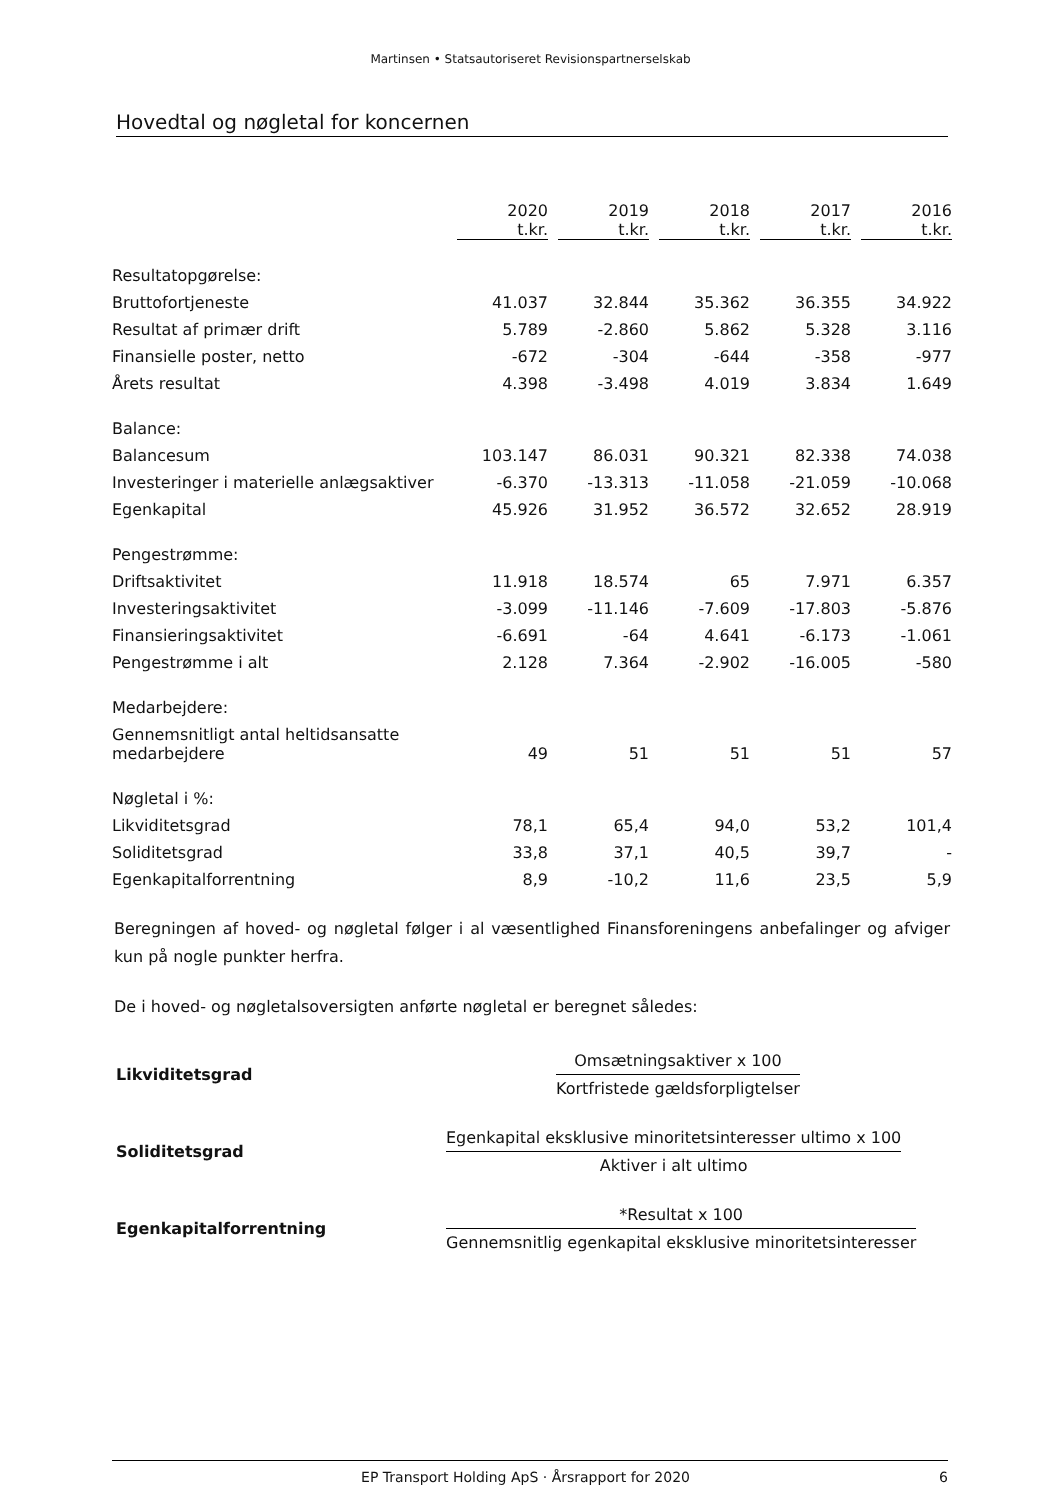Martinsen • Statsautoriseret Revisionspartnerselskab
Hovedtal og nøgletal for koncernen
| | 2020 t.kr. | 2019 t.kr. | 2018 t.kr. | 2017 t.kr. | 2016 t.kr. |
| Resultatopgørelse: | | | | | |
| Bruttofortjeneste | 41.037 | 32.844 | 35.362 | 36.355 | 34.922 |
| Resultat af primær drift | 5.789 | -2.860 | 5.862 | 5.328 | 3.116 |
| Finansielle poster, netto | -672 | -304 | -644 | -358 | -977 |
| Årets resultat | 4.398 | -3.498 | 4.019 | 3.834 | 1.649 |
| Balance: | | | | | |
| Balancesum | 103.147 | 86.031 | 90.321 | 82.338 | 74.038 |
| Investeringer i materielle anlægsaktiver | -6.370 | -13.313 | -11.058 | -21.059 | -10.068 |
| Egenkapital | 45.926 | 31.952 | 36.572 | 32.652 | 28.919 |
| Pengestrømme: | | | | | |
| Driftsaktivitet | 11.918 | 18.574 | 65 | 7.971 | 6.357 |
| Investeringsaktivitet | -3.099 | -11.146 | -7.609 | -17.803 | -5.876 |
| Finansieringsaktivitet | -6.691 | -64 | 4.641 | -6.173 | -1.061 |
| Pengestrømme i alt | 2.128 | 7.364 | -2.902 | -16.005 | -580 |
| Medarbejdere: | | | | | |
| Gennemsnitligt antal heltidsansatte medarbejdere | 49 | 51 | 51 | 51 | 57 |
| Nøgletal i %: | | | | | |
| Likviditetsgrad | 78,1 | 65,4 | 94,0 | 53,2 | 101,4 |
| Soliditetsgrad | 33,8 | 37,1 | 40,5 | 39,7 | - |
| Egenkapitalforrentning | 8,9 | -10,2 | 11,6 | 23,5 | 5,9 |
Beregningen af hoved- og nøgletal følger i al væsentlighed Finansforeningens anbefalinger og afviger kun på nogle punkter herfra.
De i hoved- og nøgletalsoversigten anførte nøgletal er beregnet således:
Likviditetsgrad
Omsætningsaktiver x 100
Kortfristede gældsforpligtelser
Soliditetsgrad
Egenkapital eksklusive minoritetsinteresser ultimo x 100
Aktiver i alt ultimo
Egenkapitalforrentning
*Resultat x 100
Gennemsnitlig egenkapital eksklusive minoritetsinteresser
EP Transport Holding ApS · Årsrapport for 2020 6